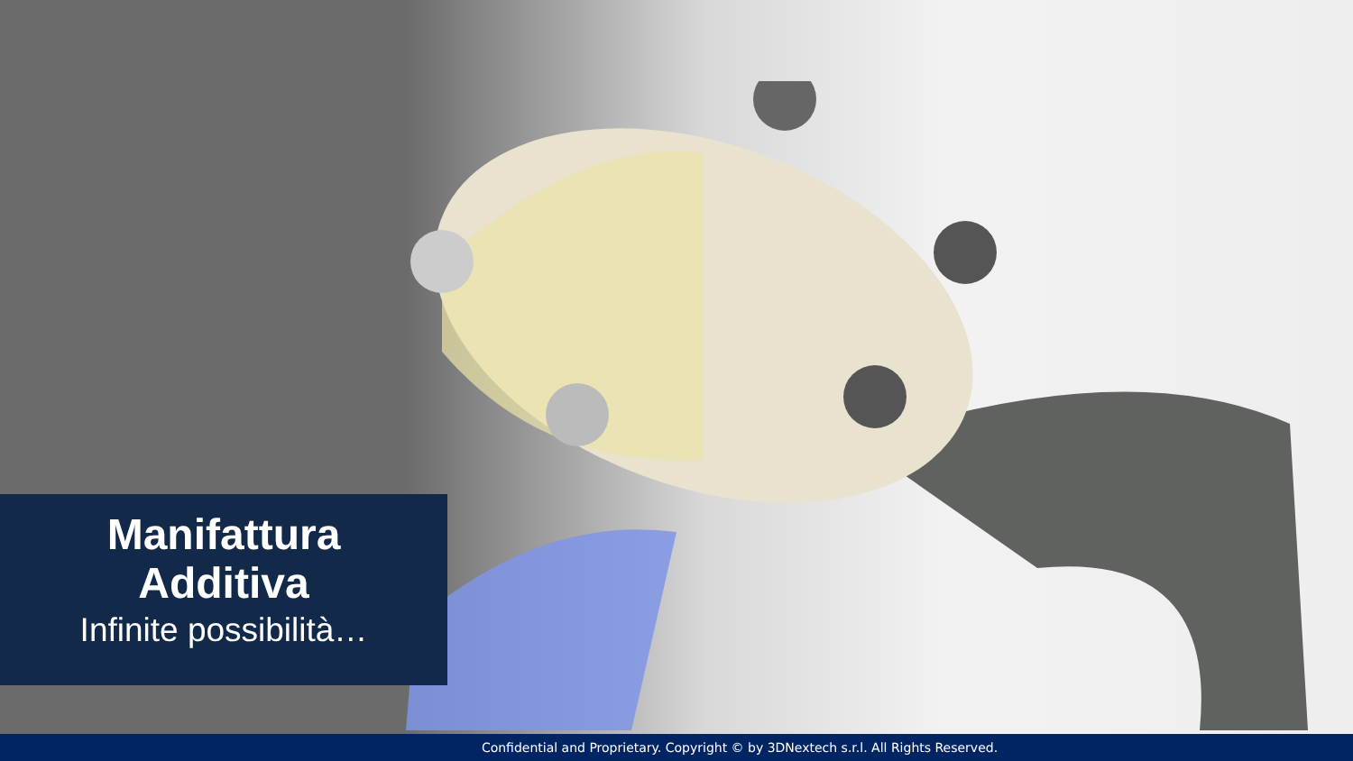Manifattura
Additiva
Infinite possibilità…
Confidential and Proprietary. Copyright © by 3DNextech s.r.l. All Rights Reserved.